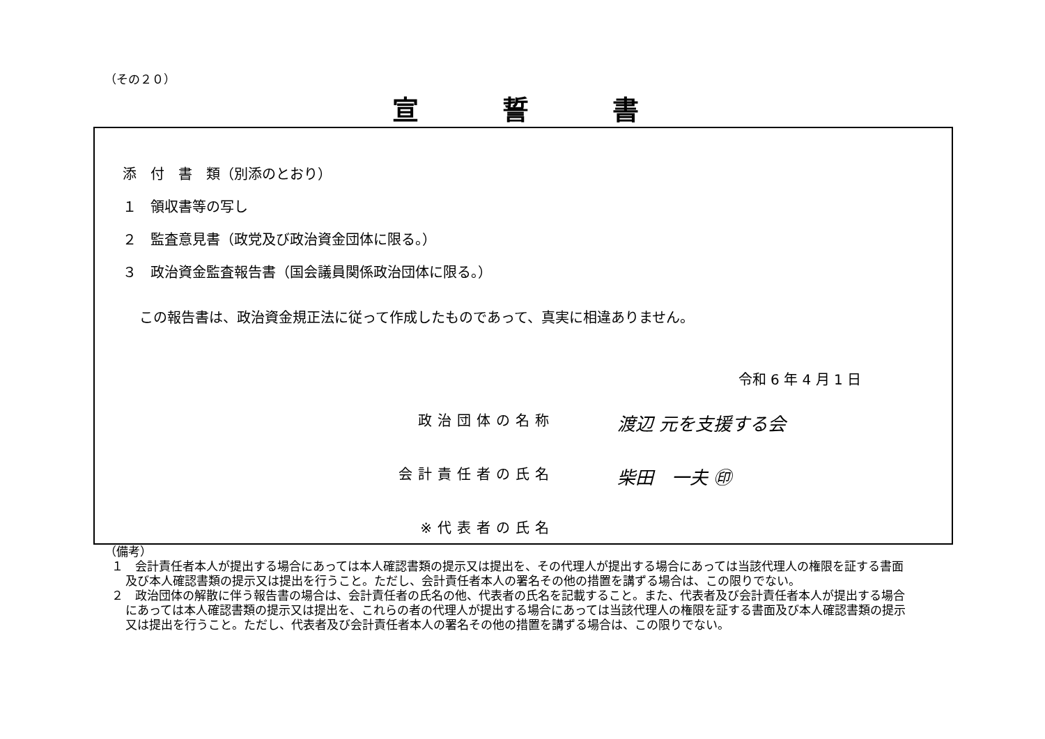（その２０）
宣誓書
添　付　書　類（別添のとおり）
１　領収書等の写し
２　監査意見書（政党及び政治資金団体に限る。）
３　政治資金監査報告書（国会議員関係政治団体に限る。）
この報告書は、政治資金規正法に従って作成したものであって、真実に相違ありません。
令和 6 年 4 月 1 日
政治団体の名称 渡辺 元を支援する会
会計責任者の氏名 柴田　一夫 ㊞
※代表者の氏名
（備考）
１　会計責任者本人が提出する場合にあっては本人確認書類の提示又は提出を、その代理人が提出する場合にあっては当該代理人の権限を証する書面及び本人確認書類の提示又は提出を行うこと。ただし、会計責任者本人の署名その他の措置を講ずる場合は、この限りでない。
２　政治団体の解散に伴う報告書の場合は、会計責任者の氏名の他、代表者の氏名を記載すること。また、代表者及び会計責任者本人が提出する場合にあっては本人確認書類の提示又は提出を、これらの者の代理人が提出する場合にあっては当該代理人の権限を証する書面及び本人確認書類の提示又は提出を行うこと。ただし、代表者及び会計責任者本人の署名その他の措置を講ずる場合は、この限りでない。